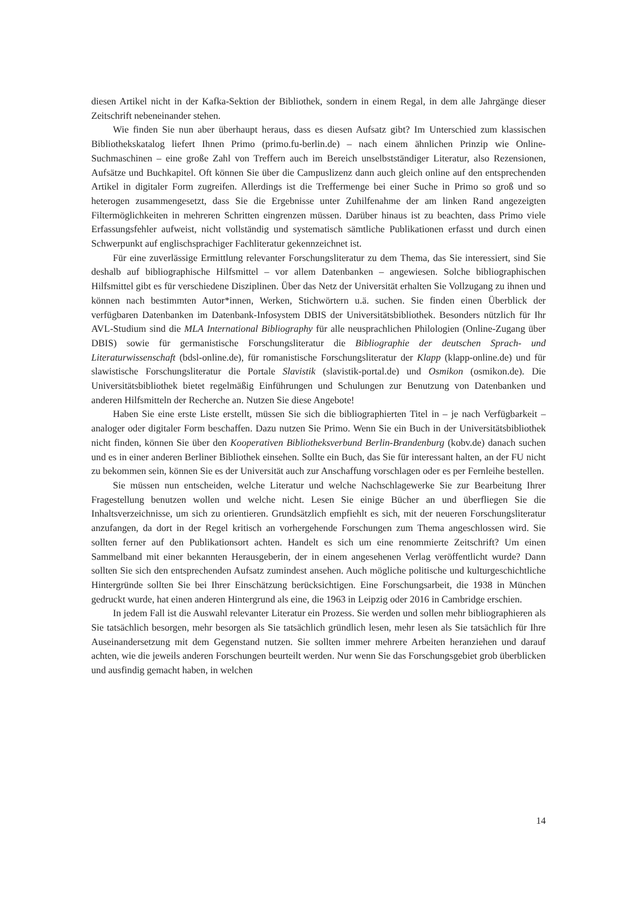diesen Artikel nicht in der Kafka-Sektion der Bibliothek, sondern in einem Regal, in dem alle Jahrgänge dieser Zeitschrift nebeneinander stehen.
Wie finden Sie nun aber überhaupt heraus, dass es diesen Aufsatz gibt? Im Unterschied zum klassischen Bibliothekskatalog liefert Ihnen Primo (primo.fu-berlin.de) – nach einem ähnlichen Prinzip wie Online-Suchmaschinen – eine große Zahl von Treffern auch im Bereich unselbstständiger Literatur, also Rezensionen, Aufsätze und Buchkapitel. Oft können Sie über die Campuslizenz dann auch gleich online auf den entsprechenden Artikel in digitaler Form zugreifen. Allerdings ist die Treffermenge bei einer Suche in Primo so groß und so heterogen zusammengesetzt, dass Sie die Ergebnisse unter Zuhilfenahme der am linken Rand angezeigten Filtermöglichkeiten in mehreren Schritten eingrenzen müssen. Darüber hinaus ist zu beachten, dass Primo viele Erfassungsfehler aufweist, nicht vollständig und systematisch sämtliche Publikationen erfasst und durch einen Schwerpunkt auf englischsprachiger Fachliteratur gekennzeichnet ist.
Für eine zuverlässige Ermittlung relevanter Forschungsliteratur zu dem Thema, das Sie interessiert, sind Sie deshalb auf bibliographische Hilfsmittel – vor allem Datenbanken – angewiesen. Solche bibliographischen Hilfsmittel gibt es für verschiedene Disziplinen. Über das Netz der Universität erhalten Sie Vollzugang zu ihnen und können nach bestimmten Autor*innen, Werken, Stichwörtern u.ä. suchen. Sie finden einen Überblick der verfügbaren Datenbanken im Datenbank-Infosystem DBIS der Universitätsbibliothek. Besonders nützlich für Ihr AVL-Studium sind die MLA International Bibliography für alle neusprachlichen Philologien (Online-Zugang über DBIS) sowie für germanistische Forschungsliteratur die Bibliographie der deutschen Sprach- und Literaturwissenschaft (bdsl-online.de), für romanistische Forschungsliteratur der Klapp (klapp-online.de) und für slawistische Forschungsliteratur die Portale Slavistik (slavistik-portal.de) und Osmikon (osmikon.de). Die Universitätsbibliothek bietet regelmäßig Einführungen und Schulungen zur Benutzung von Datenbanken und anderen Hilfsmitteln der Recherche an. Nutzen Sie diese Angebote!
Haben Sie eine erste Liste erstellt, müssen Sie sich die bibliographierten Titel in – je nach Verfügbarkeit – analoger oder digitaler Form beschaffen. Dazu nutzen Sie Primo. Wenn Sie ein Buch in der Universitätsbibliothek nicht finden, können Sie über den Kooperativen Bibliotheksverbund Berlin-Brandenburg (kobv.de) danach suchen und es in einer anderen Berliner Bibliothek einsehen. Sollte ein Buch, das Sie für interessant halten, an der FU nicht zu bekommen sein, können Sie es der Universität auch zur Anschaffung vorschlagen oder es per Fernleihe bestellen.
Sie müssen nun entscheiden, welche Literatur und welche Nachschlagewerke Sie zur Bearbeitung Ihrer Fragestellung benutzen wollen und welche nicht. Lesen Sie einige Bücher an und überfliegen Sie die Inhaltsverzeichnisse, um sich zu orientieren. Grundsätzlich empfiehlt es sich, mit der neueren Forschungsliteratur anzufangen, da dort in der Regel kritisch an vorhergehende Forschungen zum Thema angeschlossen wird. Sie sollten ferner auf den Publikationsort achten. Handelt es sich um eine renommierte Zeitschrift? Um einen Sammelband mit einer bekannten Herausgeberin, der in einem angesehenen Verlag veröffentlicht wurde? Dann sollten Sie sich den entsprechenden Aufsatz zumindest ansehen. Auch mögliche politische und kulturgeschichtliche Hintergründe sollten Sie bei Ihrer Einschätzung berücksichtigen. Eine Forschungsarbeit, die 1938 in München gedruckt wurde, hat einen anderen Hintergrund als eine, die 1963 in Leipzig oder 2016 in Cambridge erschien.
In jedem Fall ist die Auswahl relevanter Literatur ein Prozess. Sie werden und sollen mehr bibliographieren als Sie tatsächlich besorgen, mehr besorgen als Sie tatsächlich gründlich lesen, mehr lesen als Sie tatsächlich für Ihre Auseinandersetzung mit dem Gegenstand nutzen. Sie sollten immer mehrere Arbeiten heranziehen und darauf achten, wie die jeweils anderen Forschungen beurteilt werden. Nur wenn Sie das Forschungsgebiet grob überblicken und ausfindig gemacht haben, in welchen
14